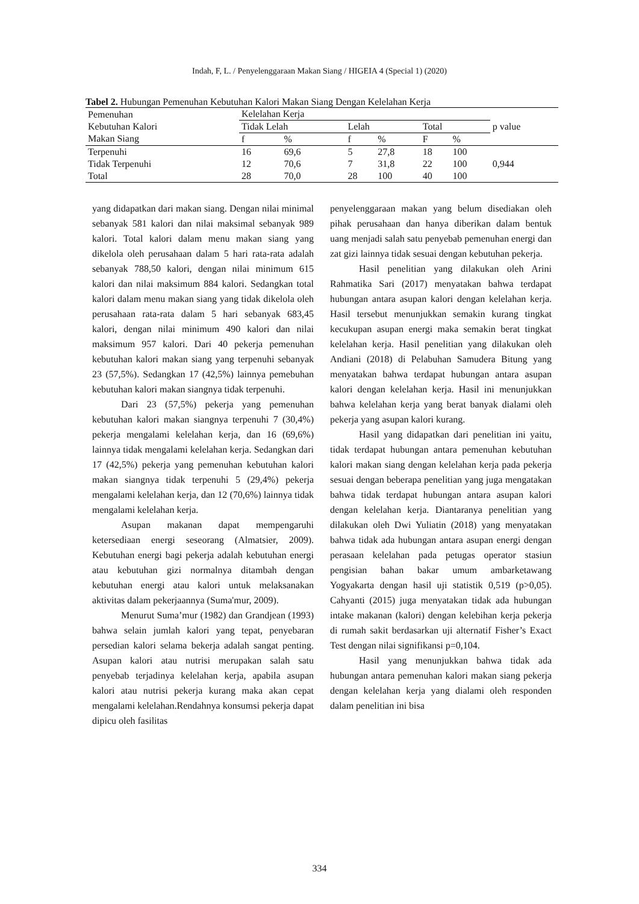Indah, F, L. / Penyelenggaraan Makan Siang / HIGEIA 4 (Special 1) (2020)
Tabel 2. Hubungan Pemenuhan Kebutuhan Kalori Makan Siang Dengan Kelelahan Kerja
| Pemenuhan Kebutuhan Kalori Makan Siang | Kelelahan Kerja | | | | | | p value |
| --- | --- | --- | --- | --- | --- | --- | --- |
| | Tidak Lelah | | Lelah | | Total | | |
| | f | % | f | % | F | % | |
| Terpenuhi | 16 | 69,6 | 5 | 27,8 | 18 | 100 | 0,944 |
| Tidak Terpenuhi | 12 | 70,6 | 7 | 31,8 | 22 | 100 | |
| Total | 28 | 70,0 | 28 | 100 | 40 | 100 | |
yang didapatkan dari makan siang. Dengan nilai minimal sebanyak 581 kalori dan nilai maksimal sebanyak 989 kalori. Total kalori dalam menu makan siang yang dikelola oleh perusahaan dalam 5 hari rata-rata adalah sebanyak 788,50 kalori, dengan nilai minimum 615 kalori dan nilai maksimum 884 kalori. Sedangkan total kalori dalam menu makan siang yang tidak dikelola oleh perusahaan rata-rata dalam 5 hari sebanyak 683,45 kalori, dengan nilai minimum 490 kalori dan nilai maksimum 957 kalori. Dari 40 pekerja pemenuhan kebutuhan kalori makan siang yang terpenuhi sebanyak 23 (57,5%). Sedangkan 17 (42,5%) lainnya pemebuhan kebutuhan kalori makan siangnya tidak terpenuhi.
Dari 23 (57,5%) pekerja yang pemenuhan kebutuhan kalori makan siangnya terpenuhi 7 (30,4%) pekerja mengalami kelelahan kerja, dan 16 (69,6%) lainnya tidak mengalami kelelahan kerja. Sedangkan dari 17 (42,5%) pekerja yang pemenuhan kebutuhan kalori makan siangnya tidak terpenuhi 5 (29,4%) pekerja mengalami kelelahan kerja, dan 12 (70,6%) lainnya tidak mengalami kelelahan kerja.
Asupan makanan dapat mempengaruhi ketersediaan energi seseorang (Almatsier, 2009). Kebutuhan energi bagi pekerja adalah kebutuhan energi atau kebutuhan gizi normalnya ditambah dengan kebutuhan energi atau kalori untuk melaksanakan aktivitas dalam pekerjaannya (Suma'mur, 2009).
Menurut Suma’mur (1982) dan Grandjean (1993) bahwa selain jumlah kalori yang tepat, penyebaran persedian kalori selama bekerja adalah sangat penting. Asupan kalori atau nutrisi merupakan salah satu penyebab terjadinya kelelahan kerja, apabila asupan kalori atau nutrisi pekerja kurang maka akan cepat mengalami kelelahan.Rendahnya konsumsi pekerja dapat dipicu oleh fasilitas
penyelenggaraan makan yang belum disediakan oleh pihak perusahaan dan hanya diberikan dalam bentuk uang menjadi salah satu penyebab pemenuhan energi dan zat gizi lainnya tidak sesuai dengan kebutuhan pekerja.
Hasil penelitian yang dilakukan oleh Arini Rahmatika Sari (2017) menyatakan bahwa terdapat hubungan antara asupan kalori dengan kelelahan kerja. Hasil tersebut menunjukkan semakin kurang tingkat kecukupan asupan energi maka semakin berat tingkat kelelahan kerja. Hasil penelitian yang dilakukan oleh Andiani (2018) di Pelabuhan Samudera Bitung yang menyatakan bahwa terdapat hubungan antara asupan kalori dengan kelelahan kerja. Hasil ini menunjukkan bahwa kelelahan kerja yang berat banyak dialami oleh pekerja yang asupan kalori kurang.
Hasil yang didapatkan dari penelitian ini yaitu, tidak terdapat hubungan antara pemenuhan kebutuhan kalori makan siang dengan kelelahan kerja pada pekerja sesuai dengan beberapa penelitian yang juga mengatakan bahwa tidak terdapat hubungan antara asupan kalori dengan kelelahan kerja. Diantaranya penelitian yang dilakukan oleh Dwi Yuliatin (2018) yang menyatakan bahwa tidak ada hubungan antara asupan energi dengan perasaan kelelahan pada petugas operator stasiun pengisian bahan bakar umum ambarketawang Yogyakarta dengan hasil uji statistik 0,519 (p>0,05). Cahyanti (2015) juga menyatakan tidak ada hubungan intake makanan (kalori) dengan kelebihan kerja pekerja di rumah sakit berdasarkan uji alternatif Fisher’s Exact Test dengan nilai signifikansi p=0,104.
Hasil yang menunjukkan bahwa tidak ada hubungan antara pemenuhan kalori makan siang pekerja dengan kelelahan kerja yang dialami oleh responden dalam penelitian ini bisa
334